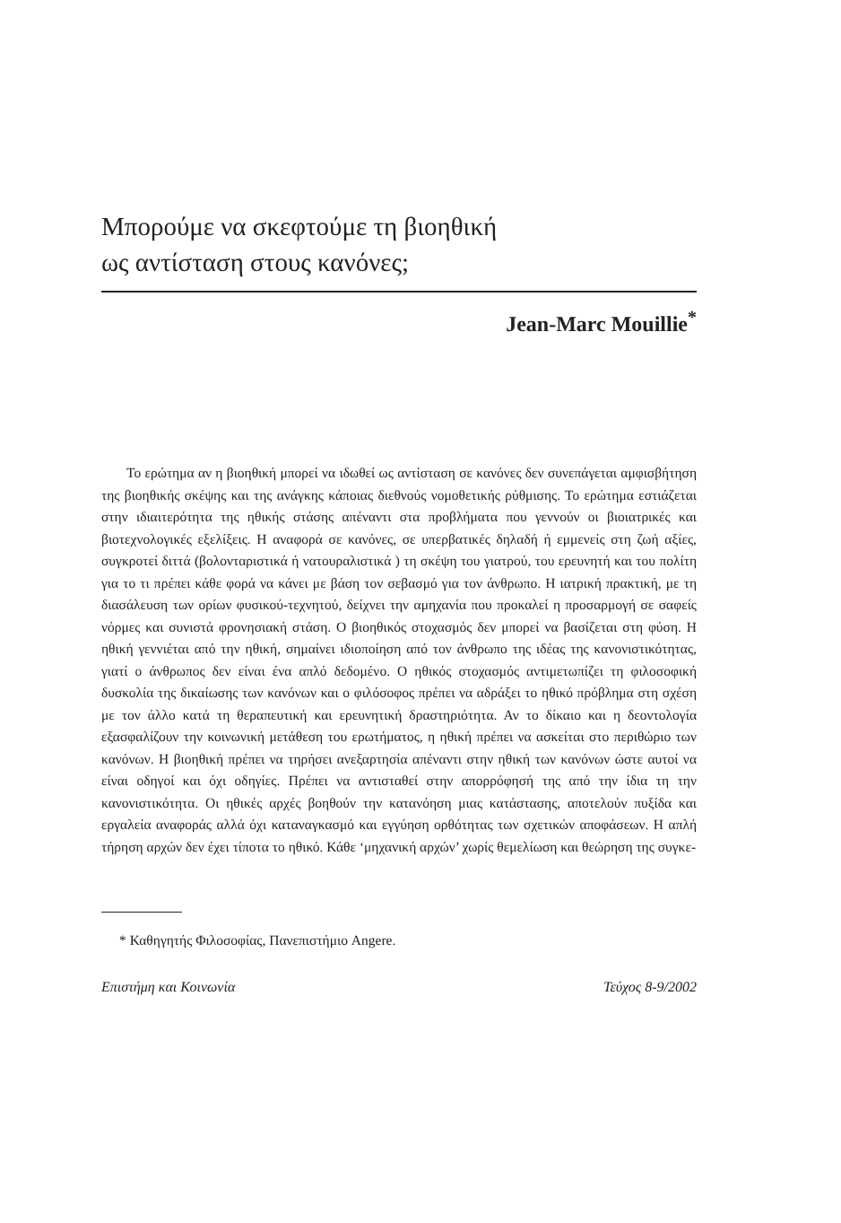Μπορούμε να σκεφτούμε τη βιοηθική
ως αντίσταση στους κανόνες;
Jean-Marc Mouillie<sup>*</sup>
Το ερώτημα αν η βιοηθική μπορεί να ιδωθεί ως αντίσταση σε κανόνες δεν συνεπάγεται αμφισβήτηση της βιοηθικής σκέψης και της ανάγκης κάποιας διεθνούς νομοθετικής ρύθμισης. Το ερώτημα εστιάζεται στην ιδιαιτερότητα της ηθικής στάσης απέναντι στα προβλήματα που γεννούν οι βιοιατρικές και βιοτεχνολογικές εξελίξεις. Η αναφορά σε κανόνες, σε υπερβατικές δηλαδή ή εμμενείς στη ζωή αξίες, συγκροτεί διττά (βολονταριστικά ή νατουραλιστικά ) τη σκέψη του γιατρού, του ερευνητή και του πολίτη για το τι πρέπει κάθε φορά να κάνει με βάση τον σεβασμό για τον άνθρωπο. Η ιατρική πρακτική, με τη διασάλευση των ορίων φυσικού-τεχνητού, δείχνει την αμηχανία που προκαλεί η προσαρμογή σε σαφείς νόρμες και συνιστά φρονησιακή στάση. Ο βιοηθικός στοχασμός δεν μπορεί να βασίζεται στη φύση. Η ηθική γεννιέται από την ηθική, σημαίνει ιδιοποίηση από τον άνθρωπο της ιδέας της κανονιστικότητας, γιατί ο άνθρωπος δεν είναι ένα απλό δεδομένο. Ο ηθικός στοχασμός αντιμετωπίζει τη φιλοσοφική δυσκολία της δικαίωσης των κανόνων και ο φιλόσοφος πρέπει να αδράξει το ηθικό πρόβλημα στη σχέση με τον άλλο κατά τη θεραπευτική και ερευνητική δραστηριότητα. Αν το δίκαιο και η δεοντολογία εξασφαλίζουν την κοινωνική μετάθεση του ερωτήματος, η ηθική πρέπει να ασκείται στο περιθώριο των κανόνων. Η βιοηθική πρέπει να τηρήσει ανεξαρτησία απέναντι στην ηθική των κανόνων ώστε αυτοί να είναι οδηγοί και όχι οδηγίες. Πρέπει να αντισταθεί στην απορρόφησή της από την ίδια τη την κανονιστικότητα. Οι ηθικές αρχές βοηθούν την κατανόηση μιας κατάστασης, αποτελούν πυξίδα και εργαλεία αναφοράς αλλά όχι καταναγκασμό και εγγύηση ορθότητας των σχετικών αποφάσεων. Η απλή τήρηση αρχών δεν έχει τίποτα το ηθικό. Κάθε ‘μηχανική αρχών’ χωρίς θεμελίωση και θεώρηση της συγκε-
* Καθηγητής Φιλοσοφίας, Πανεπιστήμιο Angere.
Επιστήμη και Κοινωνία Τεύχος 8-9/2002